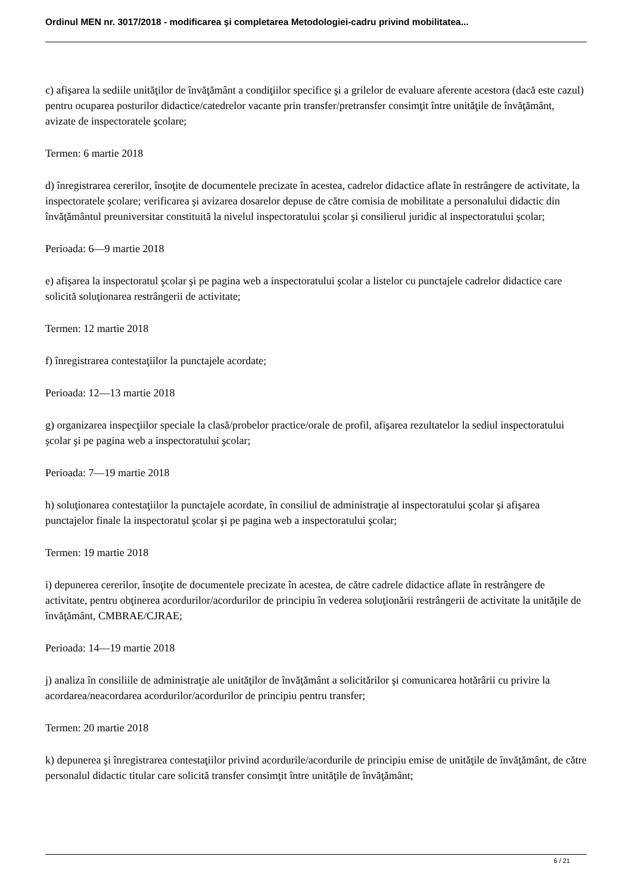Ordinul MEN nr. 3017/2018 - modificarea şi completarea Metodologiei-cadru privind mobilitatea...
c) afişarea la sediile unităţilor de învăţământ a condiţiilor specifice şi a grilelor de evaluare aferente acestora (dacă este cazul) pentru ocuparea posturilor didactice/catedrelor vacante prin transfer/pretransfer consimţit între unităţile de învăţământ, avizate de inspectoratele şcolare;
Termen: 6 martie 2018
d) înregistrarea cererilor, însoţite de documentele precizate în acestea, cadrelor didactice aflate în restrângere de activitate, la inspectoratele şcolare; verificarea şi avizarea dosarelor depuse de către comisia de mobilitate a personalului didactic din învăţământul preuniversitar constituită la nivelul inspectoratului şcolar şi consilierul juridic al inspectoratului şcolar;
Perioada: 6—9 martie 2018
e) afişarea la inspectoratul şcolar şi pe pagina web a inspectoratului şcolar a listelor cu punctajele cadrelor didactice care solicită soluţionarea restrângerii de activitate;
Termen: 12 martie 2018
f) înregistrarea contestaţiilor la punctajele acordate;
Perioada: 12—13 martie 2018
g) organizarea inspecţiilor speciale la clasă/probelor practice/orale de profil, afişarea rezultatelor la sediul inspectoratului şcolar şi pe pagina web a inspectoratului şcolar;
Perioada: 7—19 martie 2018
h) soluţionarea contestaţiilor la punctajele acordate, în consiliul de administraţie al inspectoratului şcolar şi afişarea punctajelor finale la inspectoratul şcolar şi pe pagina web a inspectoratului şcolar;
Termen: 19 martie 2018
i) depunerea cererilor, însoţite de documentele precizate în acestea, de către cadrele didactice aflate în restrângere de activitate, pentru obţinerea acordurilor/acordurilor de principiu în vederea soluţionării restrângerii de activitate la unităţile de învăţământ, CMBRAE/CJRAE;
Perioada: 14—19 martie 2018
j) analiza în consiliile de administraţie ale unităţilor de învăţământ a solicitărilor şi comunicarea hotărârii cu privire la acordarea/neacordarea acordurilor/acordurilor de principiu pentru transfer;
Termen: 20 martie 2018
k) depunerea şi înregistrarea contestaţiilor privind acordurile/acordurile de principiu emise de unităţile de învăţământ, de către personalul didactic titular care solicită transfer consimţit între unităţile de învăţământ;
6 / 21